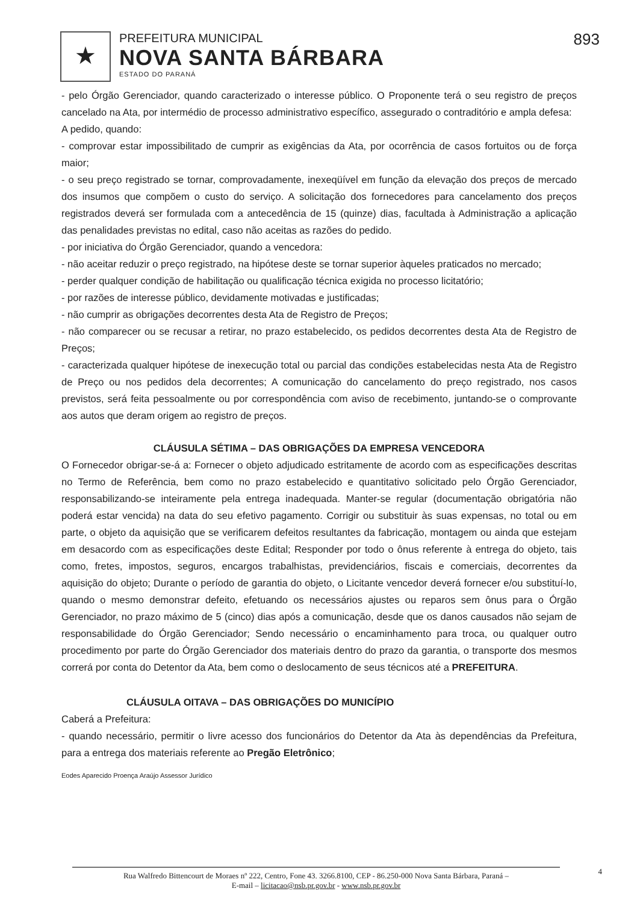★
PREFEITURA MUNICIPAL
NOVA SANTA BÁRBARA
ESTADO DO PARANÁ
893
- pelo Órgão Gerenciador, quando caracterizado o interesse público. O Proponente terá o seu registro de preços cancelado na Ata, por intermédio de processo administrativo específico, assegurado o contraditório e ampla defesa:
A pedido, quando:
- comprovar estar impossibilitado de cumprir as exigências da Ata, por ocorrência de casos fortuitos ou de força maior;
- o seu preço registrado se tornar, comprovadamente, inexeqüível em função da elevação dos preços de mercado dos insumos que compõem o custo do serviço. A solicitação dos fornecedores para cancelamento dos preços registrados deverá ser formulada com a antecedência de 15 (quinze) dias, facultada à Administração a aplicação das penalidades previstas no edital, caso não aceitas as razões do pedido.
- por iniciativa do Órgão Gerenciador, quando a vencedora:
- não aceitar reduzir o preço registrado, na hipótese deste se tornar superior àqueles praticados no mercado;
- perder qualquer condição de habilitação ou qualificação técnica exigida no processo licitatório;
- por razões de interesse público, devidamente motivadas e justificadas;
- não cumprir as obrigações decorrentes desta Ata de Registro de Preços;
- não comparecer ou se recusar a retirar, no prazo estabelecido, os pedidos decorrentes desta Ata de Registro de Preços;
- caracterizada qualquer hipótese de inexecução total ou parcial das condições estabelecidas nesta Ata de Registro de Preço ou nos pedidos dela decorrentes; A comunicação do cancelamento do preço registrado, nos casos previstos, será feita pessoalmente ou por correspondência com aviso de recebimento, juntando-se o comprovante aos autos que deram origem ao registro de preços.
CLÁUSULA SÉTIMA – DAS OBRIGAÇÕES DA EMPRESA VENCEDORA
O Fornecedor obrigar-se-á a: Fornecer o objeto adjudicado estritamente de acordo com as especificações descritas no Termo de Referência, bem como no prazo estabelecido e quantitativo solicitado pelo Órgão Gerenciador, responsabilizando-se inteiramente pela entrega inadequada. Manter-se regular (documentação obrigatória não poderá estar vencida) na data do seu efetivo pagamento. Corrigir ou substituir às suas expensas, no total ou em parte, o objeto da aquisição que se verificarem defeitos resultantes da fabricação, montagem ou ainda que estejam em desacordo com as especificações deste Edital; Responder por todo o ônus referente à entrega do objeto, tais como, fretes, impostos, seguros, encargos trabalhistas, previdenciários, fiscais e comerciais, decorrentes da aquisição do objeto; Durante o período de garantia do objeto, o Licitante vencedor deverá fornecer e/ou substituí-lo, quando o mesmo demonstrar defeito, efetuando os necessários ajustes ou reparos sem ônus para o Órgão Gerenciador, no prazo máximo de 5 (cinco) dias após a comunicação, desde que os danos causados não sejam de responsabilidade do Órgão Gerenciador; Sendo necessário o encaminhamento para troca, ou qualquer outro procedimento por parte do Órgão Gerenciador dos materiais dentro do prazo da garantia, o transporte dos mesmos correrá por conta do Detentor da Ata, bem como o deslocamento de seus técnicos até a PREFEITURA.
CLÁUSULA OITAVA – DAS OBRIGAÇÕES DO MUNICÍPIO
Caberá a Prefeitura:
- quando necessário, permitir o livre acesso dos funcionários do Detentor da Ata às dependências da Prefeitura, para a entrega dos materiais referente ao Pregão Eletrônico;
Eodes Aparecido Proença Araújo Assessor Jurídico
Rua Walfredo Bittencourt de Moraes nº 222, Centro, Fone 43. 3266.8100, CEP - 86.250-000 Nova Santa Bárbara, Paraná –
E-mail – licitacao@nsb.pr.gov.br - www.nsb.pr.gov.br
4